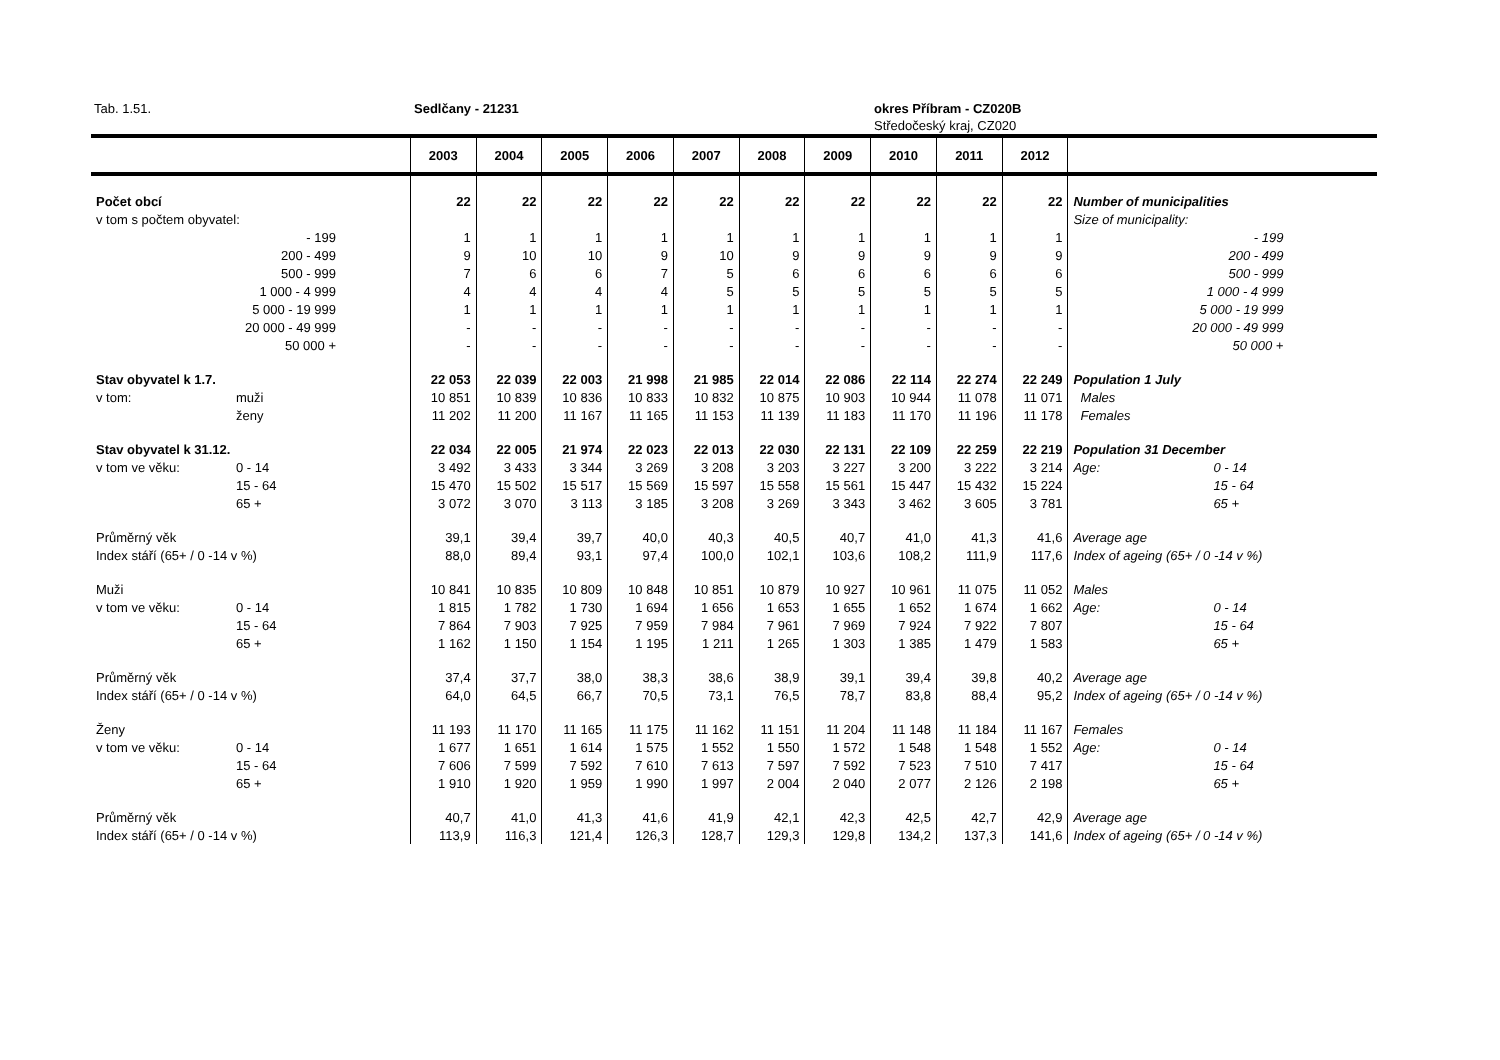Tab. 1.51. Sedlčany - 21231 okres Příbram - CZ020B
Středočeský kraj, CZ020
| | 2003 | 2004 | 2005 | 2006 | 2007 | 2008 | 2009 | 2010 | 2011 | 2012 | |
| --- | --- | --- | --- | --- | --- | --- | --- | --- | --- | --- | --- |
| Počet obcí | 22 | 22 | 22 | 22 | 22 | 22 | 22 | 22 | 22 | 22 | Number of municipalities |
| v tom s počtem obyvatel: | | | | | | | | | | | Size of municipality: |
| - 199 | 1 | 1 | 1 | 1 | 1 | 1 | 1 | 1 | 1 | 1 | - 199 |
| 200 - 499 | 9 | 10 | 10 | 9 | 10 | 9 | 9 | 9 | 9 | 9 | 200 - 499 |
| 500 - 999 | 7 | 6 | 6 | 7 | 5 | 6 | 6 | 6 | 6 | 6 | 500 - 999 |
| 1 000 - 4 999 | 4 | 4 | 4 | 4 | 5 | 5 | 5 | 5 | 5 | 5 | 1 000 - 4 999 |
| 5 000 - 19 999 | 1 | 1 | 1 | 1 | 1 | 1 | 1 | 1 | 1 | 1 | 5 000 - 19 999 |
| 20 000 - 49 999 | - | - | - | - | - | - | - | - | - | - | 20 000 - 49 999 |
| 50 000 + | - | - | - | - | - | - | - | - | - | - | 50 000 + |
| Stav obyvatel k 1.7. | 22 053 | 22 039 | 22 003 | 21 998 | 21 985 | 22 014 | 22 086 | 22 114 | 22 274 | 22 249 | Population 1 July |
| v tom: muži | 10 851 | 10 839 | 10 836 | 10 833 | 10 832 | 10 875 | 10 903 | 10 944 | 11 078 | 11 071 | Males |
| ženy | 11 202 | 11 200 | 11 167 | 11 165 | 11 153 | 11 139 | 11 183 | 11 170 | 11 196 | 11 178 | Females |
| Stav obyvatel k 31.12. | 22 034 | 22 005 | 21 974 | 22 023 | 22 013 | 22 030 | 22 131 | 22 109 | 22 259 | 22 219 | Population 31 December |
| v tom ve věku: 0 - 14 | 3 492 | 3 433 | 3 344 | 3 269 | 3 208 | 3 203 | 3 227 | 3 200 | 3 222 | 3 214 | Age: 0 - 14 |
| 15 - 64 | 15 470 | 15 502 | 15 517 | 15 569 | 15 597 | 15 558 | 15 561 | 15 447 | 15 432 | 15 224 | 15 - 64 |
| 65 + | 3 072 | 3 070 | 3 113 | 3 185 | 3 208 | 3 269 | 3 343 | 3 462 | 3 605 | 3 781 | 65 + |
| Průměrný věk | 39,1 | 39,4 | 39,7 | 40,0 | 40,3 | 40,5 | 40,7 | 41,0 | 41,3 | 41,6 | Average age |
| Index stáří (65+ / 0 -14 v %) | 88,0 | 89,4 | 93,1 | 97,4 | 100,0 | 102,1 | 103,6 | 108,2 | 111,9 | 117,6 | Index of ageing (65+ / 0 -14 v %) |
| Muži | 10 841 | 10 835 | 10 809 | 10 848 | 10 851 | 10 879 | 10 927 | 10 961 | 11 075 | 11 052 | Males |
| v tom ve věku: 0 - 14 | 1 815 | 1 782 | 1 730 | 1 694 | 1 656 | 1 653 | 1 655 | 1 652 | 1 674 | 1 662 | Age: 0 - 14 |
| 15 - 64 | 7 864 | 7 903 | 7 925 | 7 959 | 7 984 | 7 961 | 7 969 | 7 924 | 7 922 | 7 807 | 15 - 64 |
| 65 + | 1 162 | 1 150 | 1 154 | 1 195 | 1 211 | 1 265 | 1 303 | 1 385 | 1 479 | 1 583 | 65 + |
| Průměrný věk | 37,4 | 37,7 | 38,0 | 38,3 | 38,6 | 38,9 | 39,1 | 39,4 | 39,8 | 40,2 | Average age |
| Index stáří (65+ / 0 -14 v %) | 64,0 | 64,5 | 66,7 | 70,5 | 73,1 | 76,5 | 78,7 | 83,8 | 88,4 | 95,2 | Index of ageing (65+ / 0 -14 v %) |
| Ženy | 11 193 | 11 170 | 11 165 | 11 175 | 11 162 | 11 151 | 11 204 | 11 148 | 11 184 | 11 167 | Females |
| v tom ve věku: 0 - 14 | 1 677 | 1 651 | 1 614 | 1 575 | 1 552 | 1 550 | 1 572 | 1 548 | 1 548 | 1 552 | Age: 0 - 14 |
| 15 - 64 | 7 606 | 7 599 | 7 592 | 7 610 | 7 613 | 7 597 | 7 592 | 7 523 | 7 510 | 7 417 | 15 - 64 |
| 65 + | 1 910 | 1 920 | 1 959 | 1 990 | 1 997 | 2 004 | 2 040 | 2 077 | 2 126 | 2 198 | 65 + |
| Průměrný věk | 40,7 | 41,0 | 41,3 | 41,6 | 41,9 | 42,1 | 42,3 | 42,5 | 42,7 | 42,9 | Average age |
| Index stáří (65+ / 0 -14 v %) | 113,9 | 116,3 | 121,4 | 126,3 | 128,7 | 129,3 | 129,8 | 134,2 | 137,3 | 141,6 | Index of ageing (65+ / 0 -14 v %) |